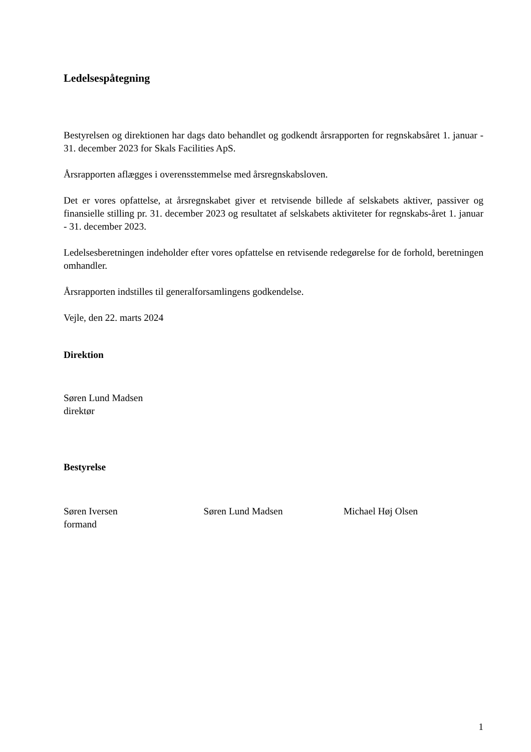Ledelsespåtegning
Bestyrelsen og direktionen har dags dato behandlet og godkendt årsrapporten for regnskabsåret 1. januar - 31. december 2023 for Skals Facilities ApS.
Årsrapporten aflægges i overensstemmelse med årsregnskabsloven.
Det er vores opfattelse, at årsregnskabet giver et retvisende billede af selskabets aktiver, passiver og finansielle stilling pr. 31. december 2023 og resultatet af selskabets aktiviteter for regnskabs-året 1. januar - 31. december 2023.
Ledelsesberetningen indeholder efter vores opfattelse en retvisende redegørelse for de forhold, beretningen omhandler.
Årsrapporten indstilles til generalforsamlingens godkendelse.
Vejle, den 22. marts 2024
Direktion
Søren Lund Madsen
direktør
Bestyrelse
Søren Iversen
formand
Søren Lund Madsen Michael Høj Olsen
1